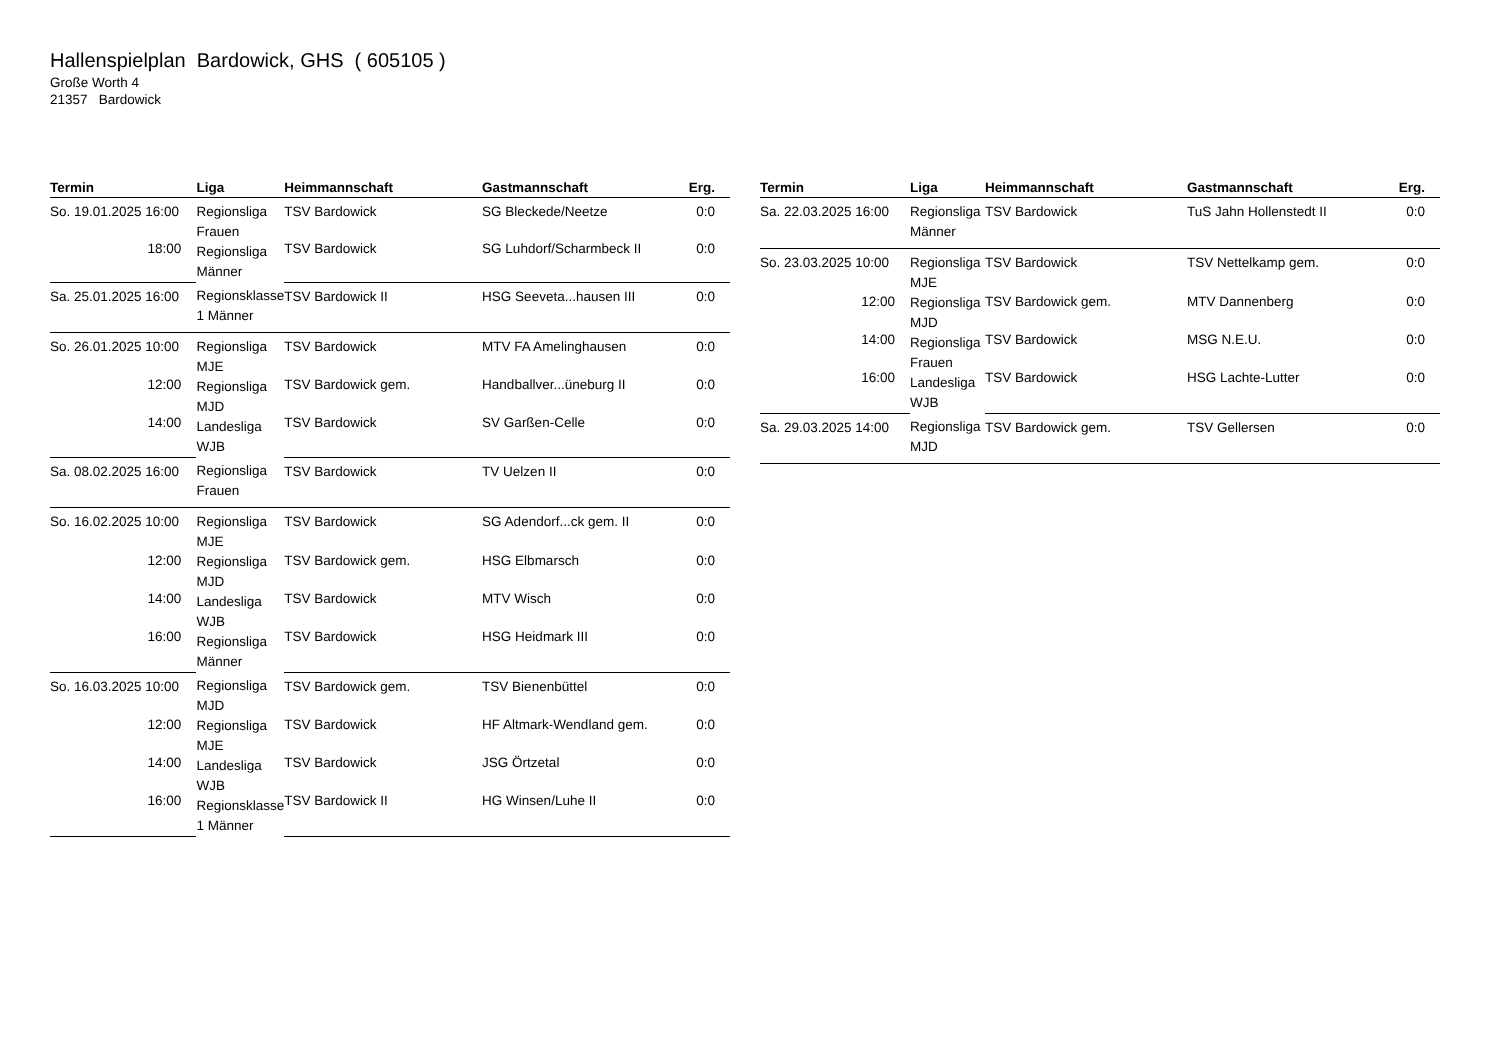Hallenspielplan Bardowick, GHS ( 605105 )
Große Worth 4
21357 Bardowick
| Termin | Liga | Heimmannschaft | Gastmannschaft | Erg. |
| --- | --- | --- | --- | --- |
| So. 19.01.2025 16:00 | Regionsliga Frauen Regionsliga Männer | TSV Bardowick | SG Bleckede/Neetze | 0:0 |
| 18:00 | | TSV Bardowick | SG Luhdorf/Scharmbeck II | 0:0 |
| Sa. 25.01.2025 16:00 | Regionsklasse 1 Männer | TSV Bardowick II | HSG Seeveta...hausen III | 0:0 |
| So. 26.01.2025 10:00 | Regionsliga MJE Regionsliga MJD Landesliga WJB | TSV Bardowick | MTV FA Amelinghausen | 0:0 |
| 12:00 | | TSV Bardowick gem. | Handballver...üneburg II | 0:0 |
| 14:00 | | TSV Bardowick | SV Garßen-Celle | 0:0 |
| Sa. 08.02.2025 16:00 | Regionsliga Frauen | TSV Bardowick | TV Uelzen II | 0:0 |
| So. 16.02.2025 10:00 | Regionsliga MJE Regionsliga MJD Landesliga WJB Regionsliga Männer | TSV Bardowick | SG Adendorf...ck gem. II | 0:0 |
| 12:00 | | TSV Bardowick gem. | HSG Elbmarsch | 0:0 |
| 14:00 | | TSV Bardowick | MTV Wisch | 0:0 |
| 16:00 | | TSV Bardowick | HSG Heidmark III | 0:0 |
| So. 16.03.2025 10:00 | Regionsliga MJD Regionsliga MJE Landesliga WJB Regionsklasse 1 Männer | TSV Bardowick gem. | TSV Bienenbüttel | 0:0 |
| 12:00 | | TSV Bardowick | HF Altmark-Wendland gem. | 0:0 |
| 14:00 | | TSV Bardowick | JSG Örtzetal | 0:0 |
| 16:00 | | TSV Bardowick II | HG Winsen/Luhe II | 0:0 |
| Termin | Liga | Heimmannschaft | Gastmannschaft | Erg. |
| --- | --- | --- | --- | --- |
| Sa. 22.03.2025 16:00 | Regionsliga Männer | TSV Bardowick | TuS Jahn Hollenstedt II | 0:0 |
| So. 23.03.2025 10:00 | Regionsliga MJE Regionsliga MJD Regionsliga Frauen Landesliga WJB | TSV Bardowick | TSV Nettelkamp gem. | 0:0 |
| 12:00 | | TSV Bardowick gem. | MTV Dannenberg | 0:0 |
| 14:00 | | TSV Bardowick | MSG N.E.U. | 0:0 |
| 16:00 | | TSV Bardowick | HSG Lachte-Lutter | 0:0 |
| Sa. 29.03.2025 14:00 | Regionsliga MJD | TSV Bardowick gem. | TSV Gellersen | 0:0 |